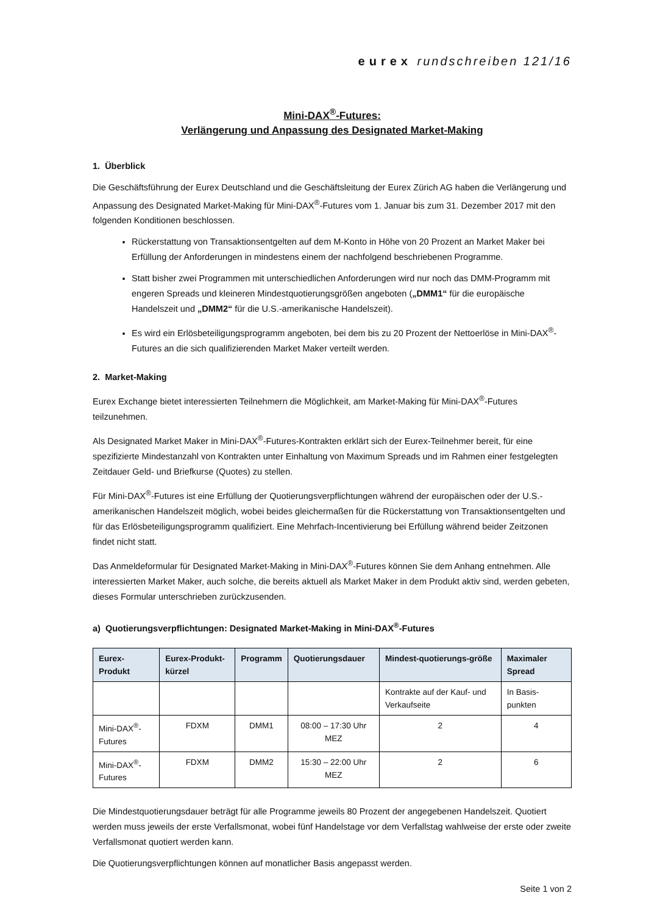eurex rundschreiben 121/16
Mini-DAX<sup>®</sup>-Futures:
Verlängerung und Anpassung des Designated Market-Making
1. Überblick
Die Geschäftsführung der Eurex Deutschland und die Geschäftsleitung der Eurex Zürich AG haben die Verlängerung und Anpassung des Designated Market-Making für Mini-DAX<sup>®</sup>-Futures vom 1. Januar bis zum 31. Dezember 2017 mit den folgenden Konditionen beschlossen.
Rückerstattung von Transaktionsentgelten auf dem M-Konto in Höhe von 20 Prozent an Market Maker bei Erfüllung der Anforderungen in mindestens einem der nachfolgend beschriebenen Programme.
Statt bisher zwei Programmen mit unterschiedlichen Anforderungen wird nur noch das DMM-Programm mit engeren Spreads und kleineren Mindestquotierungsgrößen angeboten („DMM1“ für die europäische Handelszeit und „DMM2“ für die U.S.-amerikanische Handelszeit).
Es wird ein Erlösbeteiligungsprogramm angeboten, bei dem bis zu 20 Prozent der Nettoerlöse in Mini-DAX<sup>®</sup>-Futures an die sich qualifizierenden Market Maker verteilt werden.
2. Market-Making
Eurex Exchange bietet interessierten Teilnehmern die Möglichkeit, am Market-Making für Mini-DAX<sup>®</sup>-Futures teilzunehmen.
Als Designated Market Maker in Mini-DAX<sup>®</sup>-Futures-Kontrakten erklärt sich der Eurex-Teilnehmer bereit, für eine spezifizierte Mindestanzahl von Kontrakten unter Einhaltung von Maximum Spreads und im Rahmen einer festgelegten Zeitdauer Geld- und Briefkurse (Quotes) zu stellen.
Für Mini-DAX<sup>®</sup>-Futures ist eine Erfüllung der Quotierungsverpflichtungen während der europäischen oder der U.S.-amerikanischen Handelszeit möglich, wobei beides gleichermaßen für die Rückerstattung von Transaktionsentgelten und für das Erlösbeteiligungsprogramm qualifiziert. Eine Mehrfach-Incentivierung bei Erfüllung während beider Zeitzonen findet nicht statt.
Das Anmeldeformular für Designated Market-Making in Mini-DAX<sup>®</sup>-Futures können Sie dem Anhang entnehmen. Alle interessierten Market Maker, auch solche, die bereits aktuell als Market Maker in dem Produkt aktiv sind, werden gebeten, dieses Formular unterschrieben zurückzusenden.
a) Quotierungsverpflichtungen: Designated Market-Making in Mini-DAX<sup>®</sup>-Futures
| Eurex-Produkt | Eurex-Produkt-kürzel | Programm | Quotierungsdauer | Mindest-quotierungs-größe | Maximaler Spread |
| --- | --- | --- | --- | --- | --- |
| | | | | Kontrakte auf der Kauf- und Verkaufseite | In Basis-punkten |
| Mini-DAX<sup>®</sup>-Futures | FDXM | DMM1 | 08:00 – 17:30 Uhr MEZ | 2 | 4 |
| Mini-DAX<sup>®</sup>-Futures | FDXM | DMM2 | 15:30 – 22:00 Uhr MEZ | 2 | 6 |
Die Mindestquotierungsdauer beträgt für alle Programme jeweils 80 Prozent der angegebenen Handelszeit. Quotiert werden muss jeweils der erste Verfallsmonat, wobei fünf Handelstage vor dem Verfallstag wahlweise der erste oder zweite Verfallsmonat quotiert werden kann.
Die Quotierungsverpflichtungen können auf monatlicher Basis angepasst werden.
Seite 1 von 2